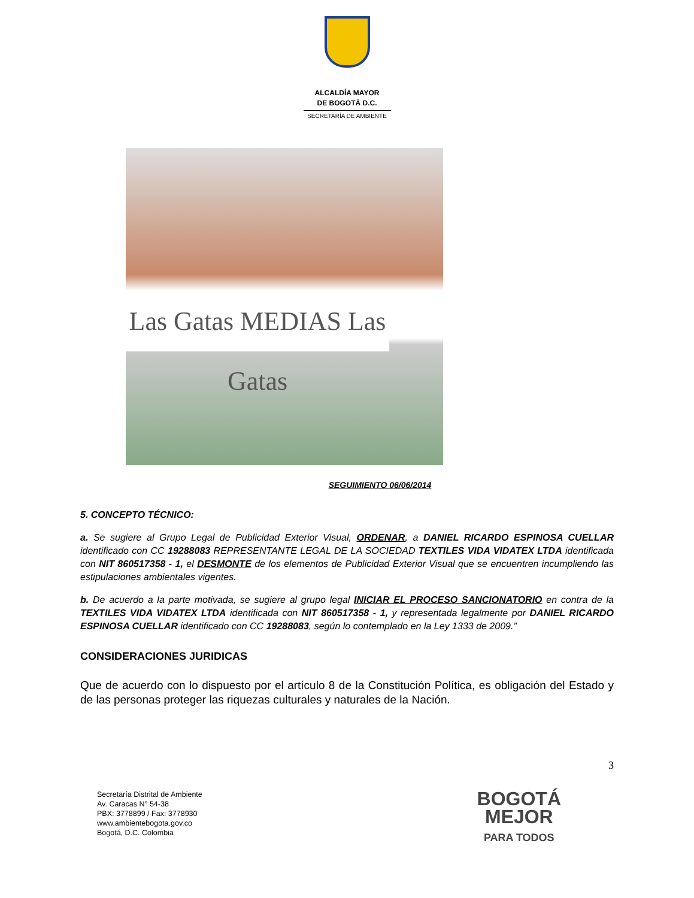ALCALDÍA MAYOR
DE BOGOTÁ D.C.
SECRETARÍA DE AMBIENTE
Las Gatas MEDIAS Las Gatas
SEGUIMIENTO 06/06/2014
5. CONCEPTO TÉCNICO:
a. Se sugiere al Grupo Legal de Publicidad Exterior Visual, ORDENAR, a DANIEL RICARDO ESPINOSA CUELLAR identificado con CC 19288083 REPRESENTANTE LEGAL DE LA SOCIEDAD TEXTILES VIDA VIDATEX LTDA identificada con NIT 860517358 - 1, el DESMONTE de los elementos de Publicidad Exterior Visual que se encuentren incumpliendo las estipulaciones ambientales vigentes.
b. De acuerdo a la parte motivada, se sugiere al grupo legal INICIAR EL PROCESO SANCIONATORIO en contra de la TEXTILES VIDA VIDATEX LTDA identificada con NIT 860517358 - 1, y representada legalmente por DANIEL RICARDO ESPINOSA CUELLAR identificado con CC 19288083, según lo contemplado en la Ley 1333 de 2009.”
CONSIDERACIONES JURIDICAS
Que de acuerdo con lo dispuesto por el artículo 8 de la Constitución Política, es obligación del Estado y de las personas proteger las riquezas culturales y naturales de la Nación.
3
Secretaría Distrital de Ambiente
Av. Caracas N° 54-38
PBX: 3778899 / Fax: 3778930
www.ambientebogota.gov.co
Bogotá, D.C. Colombia
BOGOTÁ
MEJOR
PARA TODOS